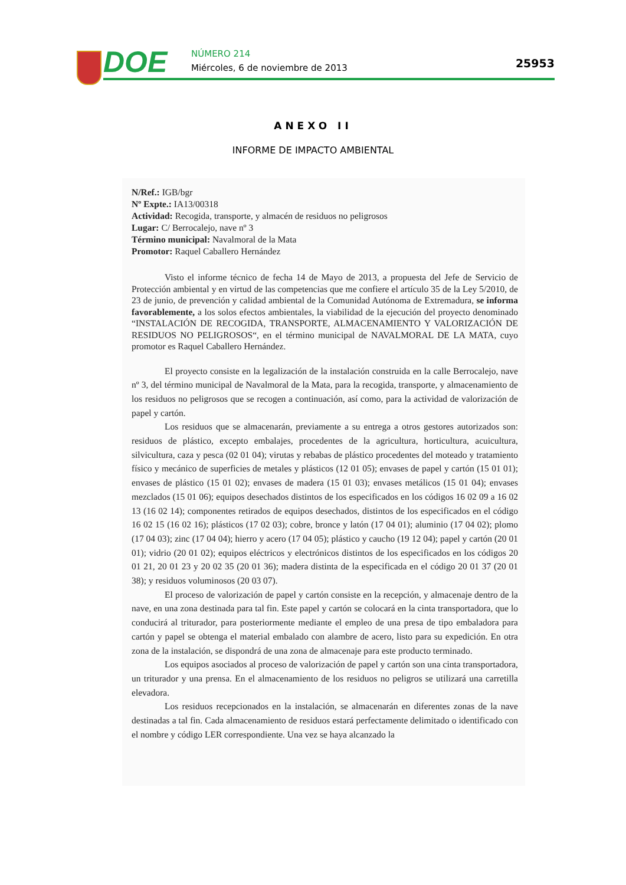DOE NÚMERO 214
Miércoles, 6 de noviembre de 2013
25953
ANEXO II
INFORME DE IMPACTO AMBIENTAL
N/Ref.: IGB/bgr
Nº Expte.: IA13/00318
Actividad: Recogida, transporte, y almacén de residuos no peligrosos
Lugar: C/ Berrocalejo, nave nº 3
Término municipal: Navalmoral de la Mata
Promotor: Raquel Caballero Hernández
Visto el informe técnico de fecha 14 de Mayo de 2013, a propuesta del Jefe de Servicio de Protección ambiental y en virtud de las competencias que me confiere el artículo 35 de la Ley 5/2010, de 23 de junio, de prevención y calidad ambiental de la Comunidad Autónoma de Extremadura, se informa favorablemente, a los solos efectos ambientales, la viabilidad de la ejecución del proyecto denominado “INSTALACIÓN DE RECOGIDA, TRANSPORTE, ALMACENAMIENTO Y VALORIZACIÓN DE RESIDUOS NO PELIGROSOS“, en el término municipal de NAVALMORAL DE LA MATA, cuyo promotor es Raquel Caballero Hernández.
El proyecto consiste en la legalización de la instalación construida en la calle Berrocalejo, nave nº 3, del término municipal de Navalmoral de la Mata, para la recogida, transporte, y almacenamiento de los residuos no peligrosos que se recogen a continuación, así como, para la actividad de valorización de papel y cartón.
Los residuos que se almacenarán, previamente a su entrega a otros gestores autorizados son: residuos de plástico, excepto embalajes, procedentes de la agricultura, horticultura, acuicultura, silvicultura, caza y pesca (02 01 04); virutas y rebabas de plástico procedentes del moteado y tratamiento físico y mecánico de superficies de metales y plásticos (12 01 05); envases de papel y cartón (15 01 01); envases de plástico (15 01 02); envases de madera (15 01 03); envases metálicos (15 01 04); envases mezclados (15 01 06); equipos desechados distintos de los especificados en los códigos 16 02 09 a 16 02 13 (16 02 14); componentes retirados de equipos desechados, distintos de los especificados en el código 16 02 15 (16 02 16); plásticos (17 02 03); cobre, bronce y latón (17 04 01); aluminio (17 04 02); plomo (17 04 03); zinc (17 04 04); hierro y acero (17 04 05); plástico y caucho (19 12 04); papel y cartón (20 01 01); vidrio (20 01 02); equipos eléctricos y electrónicos distintos de los especificados en los códigos 20 01 21, 20 01 23 y 20 02 35 (20 01 36); madera distinta de la especificada en el código 20 01 37 (20 01 38); y residuos voluminosos (20 03 07).
El proceso de valorización de papel y cartón consiste en la recepción, y almacenaje dentro de la nave, en una zona destinada para tal fin. Este papel y cartón se colocará en la cinta transportadora, que lo conducirá al triturador, para posteriormente mediante el empleo de una presa de tipo embaladora para cartón y papel se obtenga el material embalado con alambre de acero, listo para su expedición. En otra zona de la instalación, se dispondrá de una zona de almacenaje para este producto terminado.
Los equipos asociados al proceso de valorización de papel y cartón son una cinta transportadora, un triturador y una prensa. En el almacenamiento de los residuos no peligros se utilizará una carretilla elevadora.
Los residuos recepcionados en la instalación, se almacenarán en diferentes zonas de la nave destinadas a tal fin. Cada almacenamiento de residuos estará perfectamente delimitado o identificado con el nombre y código LER correspondiente. Una vez se haya alcanzado la